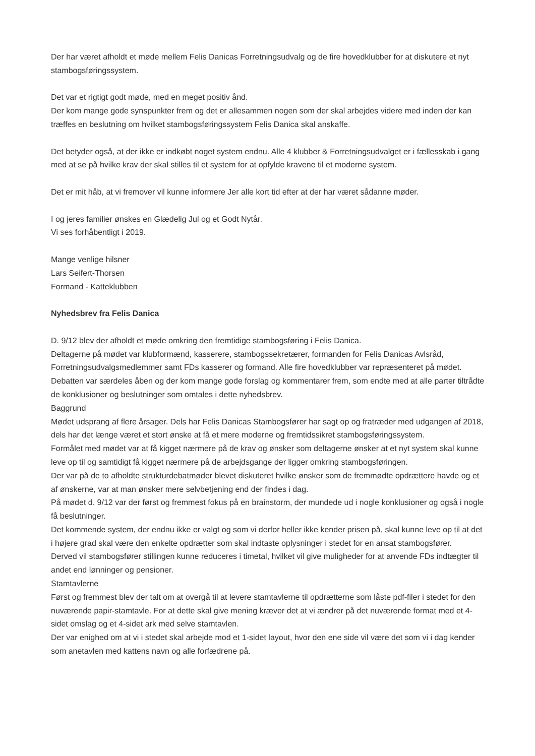Der har været afholdt et møde mellem Felis Danicas Forretningsudvalg og de fire hovedklubber for at diskutere et nyt stambogsføringssystem.
Det var et rigtigt godt møde, med en meget positiv ånd.
Der kom mange gode synspunkter frem og det er allesammen nogen som der skal arbejdes videre med inden der kan træffes en beslutning om hvilket stambogsføringssystem Felis Danica skal anskaffe.
Det betyder også, at der ikke er indkøbt noget system endnu. Alle 4 klubber & Forretningsudvalget er i fællesskab i gang med at se på hvilke krav der skal stilles til et system for at opfylde kravene til et moderne system.
Det er mit håb, at vi fremover vil kunne informere Jer alle kort tid efter at der har været sådanne møder.
I og jeres familier ønskes en Glædelig Jul og et Godt Nytår.
Vi ses forhåbentligt i 2019.
Mange venlige hilsner
Lars Seifert-Thorsen
Formand - Katteklubben
Nyhedsbrev fra Felis Danica
D. 9/12 blev der afholdt et møde omkring den fremtidige stambogsføring i Felis Danica.
Deltagerne på mødet var klubformænd, kasserere, stambogssekretærer, formanden for Felis Danicas Avlsråd, Forretningsudvalgsmedlemmer samt FDs kasserer og formand. Alle fire hovedklubber var repræsenteret på mødet.
Debatten var særdeles åben og der kom mange gode forslag og kommentarer frem, som endte med at alle parter tiltrådte de konklusioner og beslutninger som omtales i dette nyhedsbrev.
Baggrund
Mødet udsprang af flere årsager. Dels har Felis Danicas Stambogsfører har sagt op og fratræder med udgangen af 2018, dels har det længe været et stort ønske at få et mere moderne og fremtidssikret stambogsføringssystem.
Formålet med mødet var at få kigget nærmere på de krav og ønsker som deltagerne ønsker at et nyt system skal kunne leve op til og samtidigt få kigget nærmere på de arbejdsgange der ligger omkring stambogsføringen.
Der var på de to afholdte strukturdebatmøder blevet diskuteret hvilke ønsker som de fremmødte opdrættere havde og et af ønskerne, var at man ønsker mere selvbetjening end der findes i dag.
På mødet d. 9/12 var der først og fremmest fokus på en brainstorm, der mundede ud i nogle konklusioner og også i nogle få beslutninger.
Det kommende system, der endnu ikke er valgt og som vi derfor heller ikke kender prisen på, skal kunne leve op til at det i højere grad skal være den enkelte opdrætter som skal indtaste oplysninger i stedet for en ansat stambogsfører.
Derved vil stambogsfører stillingen kunne reduceres i timetal, hvilket vil give muligheder for at anvende FDs indtægter til andet end lønninger og pensioner.
Stamtavlerne
Først og fremmest blev der talt om at overgå til at levere stamtavlerne til opdrætterne som låste pdf-filer i stedet for den nuværende papir-stamtavle. For at dette skal give mening kræver det at vi ændrer på det nuværende format med et 4-sidet omslag og et 4-sidet ark med selve stamtavlen.
Der var enighed om at vi i stedet skal arbejde mod et 1-sidet layout, hvor den ene side vil være det som vi i dag kender som anetavlen med kattens navn og alle forfædrene på.